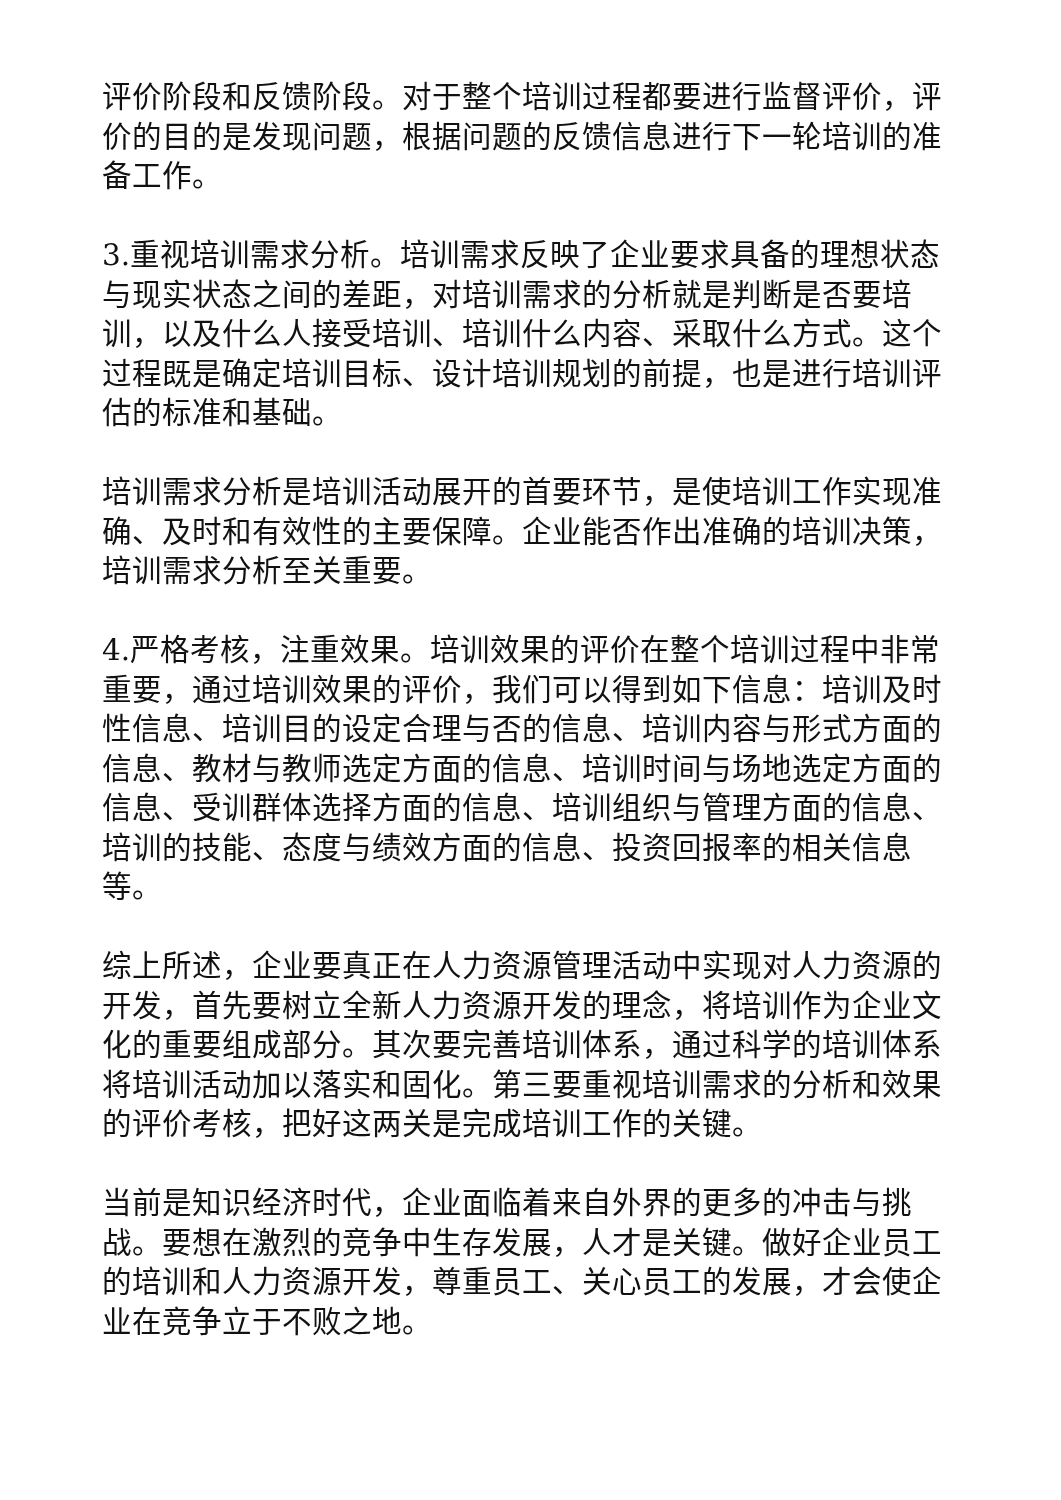评价阶段和反馈阶段。对于整个培训过程都要进行监督评价，评价的目的是发现问题，根据问题的反馈信息进行下一轮培训的准备工作。
3.重视培训需求分析。培训需求反映了企业要求具备的理想状态与现实状态之间的差距，对培训需求的分析就是判断是否要培训，以及什么人接受培训、培训什么内容、采取什么方式。这个过程既是确定培训目标、设计培训规划的前提，也是进行培训评估的标准和基础。
培训需求分析是培训活动展开的首要环节，是使培训工作实现准确、及时和有效性的主要保障。企业能否作出准确的培训决策，培训需求分析至关重要。
4.严格考核，注重效果。培训效果的评价在整个培训过程中非常重要，通过培训效果的评价，我们可以得到如下信息：培训及时性信息、培训目的设定合理与否的信息、培训内容与形式方面的信息、教材与教师选定方面的信息、培训时间与场地选定方面的信息、受训群体选择方面的信息、培训组织与管理方面的信息、培训的技能、态度与绩效方面的信息、投资回报率的相关信息等。
综上所述，企业要真正在人力资源管理活动中实现对人力资源的开发，首先要树立全新人力资源开发的理念，将培训作为企业文化的重要组成部分。其次要完善培训体系，通过科学的培训体系将培训活动加以落实和固化。第三要重视培训需求的分析和效果的评价考核，把好这两关是完成培训工作的关键。
当前是知识经济时代，企业面临着来自外界的更多的冲击与挑战。要想在激烈的竞争中生存发展，人才是关键。做好企业员工的培训和人力资源开发，尊重员工、关心员工的发展，才会使企业在竞争立于不败之地。